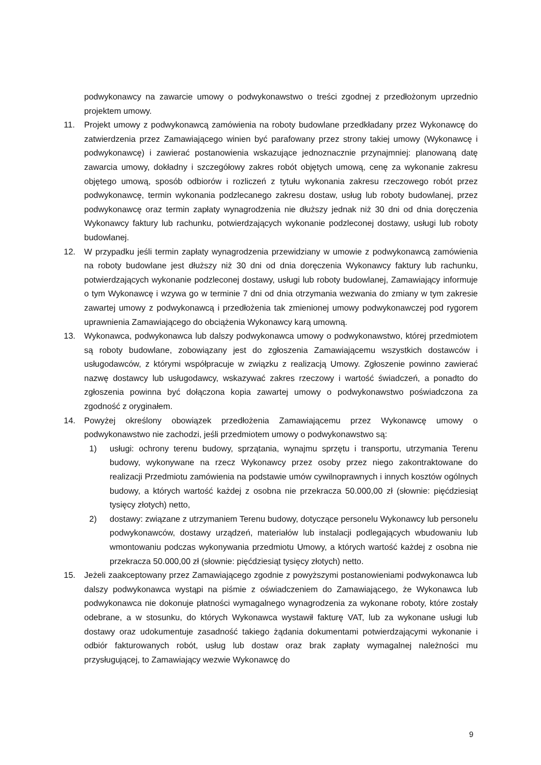podwykonawcy na zawarcie umowy o podwykonawstwo o treści zgodnej z przedłożonym uprzednio projektem umowy.
11. Projekt umowy z podwykonawcą zamówienia na roboty budowlane przedkładany przez Wykonawcę do zatwierdzenia przez Zamawiającego winien być parafowany przez strony takiej umowy (Wykonawcę i podwykonawcę) i zawierać postanowienia wskazujące jednoznacznie przynajmniej: planowaną datę zawarcia umowy, dokładny i szczegółowy zakres robót objętych umową, cenę za wykonanie zakresu objętego umową, sposób odbiorów i rozliczeń z tytułu wykonania zakresu rzeczowego robót przez podwykonawcę, termin wykonania podzlecanego zakresu dostaw, usług lub roboty budowlanej, przez podwykonawcę oraz termin zapłaty wynagrodzenia nie dłuższy jednak niż 30 dni od dnia doręczenia Wykonawcy faktury lub rachunku, potwierdzających wykonanie podzleconej dostawy, usługi lub roboty budowlanej.
12. W przypadku jeśli termin zapłaty wynagrodzenia przewidziany w umowie z podwykonawcą zamówienia na roboty budowlane jest dłuższy niż 30 dni od dnia doręczenia Wykonawcy faktury lub rachunku, potwierdzających wykonanie podzleconej dostawy, usługi lub roboty budowlanej, Zamawiający informuje o tym Wykonawcę i wzywa go w terminie 7 dni od dnia otrzymania wezwania do zmiany w tym zakresie zawartej umowy z podwykonawcą i przedłożenia tak zmienionej umowy podwykonawczej pod rygorem uprawnienia Zamawiającego do obciążenia Wykonawcy karą umowną.
13. Wykonawca, podwykonawca lub dalszy podwykonawca umowy o podwykonawstwo, której przedmiotem są roboty budowlane, zobowiązany jest do zgłoszenia Zamawiającemu wszystkich dostawców i usługodawców, z którymi współpracuje w związku z realizacją Umowy. Zgłoszenie powinno zawierać nazwę dostawcy lub usługodawcy, wskazywać zakres rzeczowy i wartość świadczeń, a ponadto do zgłoszenia powinna być dołączona kopia zawartej umowy o podwykonawstwo poświadczona za zgodność z oryginałem.
14. Powyżej określony obowiązek przedłożenia Zamawiającemu przez Wykonawcę umowy o podwykonawstwo nie zachodzi, jeśli przedmiotem umowy o podwykonawstwo są:
1) usługi: ochrony terenu budowy, sprzątania, wynajmu sprzętu i transportu, utrzymania Terenu budowy, wykonywane na rzecz Wykonawcy przez osoby przez niego zakontraktowane do realizacji Przedmiotu zamówienia na podstawie umów cywilnoprawnych i innych kosztów ogólnych budowy, a których wartość każdej z osobna nie przekracza 50.000,00 zł (słownie: pięćdziesiąt tysięcy złotych) netto,
2) dostawy: związane z utrzymaniem Terenu budowy, dotyczące personelu Wykonawcy lub personelu podwykonawców, dostawy urządzeń, materiałów lub instalacji podlegających wbudowaniu lub wmontowaniu podczas wykonywania przedmiotu Umowy, a których wartość każdej z osobna nie przekracza 50.000,00 zł (słownie: pięćdziesiąt tysięcy złotych) netto.
15. Jeżeli zaakceptowany przez Zamawiającego zgodnie z powyższymi postanowieniami podwykonawca lub dalszy podwykonawca wystąpi na piśmie z oświadczeniem do Zamawiającego, że Wykonawca lub podwykonawca nie dokonuje płatności wymagalnego wynagrodzenia za wykonane roboty, które zostały odebrane, a w stosunku, do których Wykonawca wystawił fakturę VAT, lub za wykonane usługi lub dostawy oraz udokumentuje zasadność takiego żądania dokumentami potwierdzającymi wykonanie i odbiór fakturowanych robót, usług lub dostaw oraz brak zapłaty wymagalnej należności mu przysługującej, to Zamawiający wezwie Wykonawcę do
9